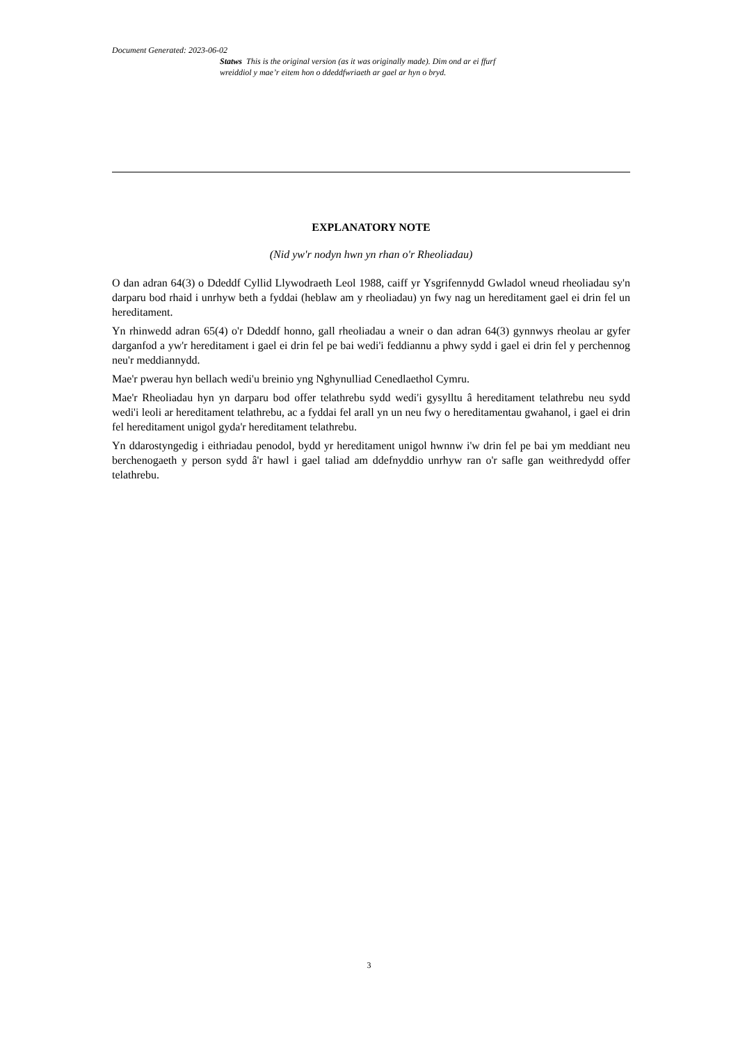Document Generated: 2023-06-02
Statws This is the original version (as it was originally made). Dim ond ar ei ffurf wreiddiol y mae’r eitem hon o ddeddfwriaeth ar gael ar hyn o bryd.
EXPLANATORY NOTE
(Nid yw'r nodyn hwn yn rhan o'r Rheoliadau)
O dan adran 64(3) o Ddeddf Cyllid Llywodraeth Leol 1988, caiff yr Ysgrifennydd Gwladol wneud rheoliadau sy'n darparu bod rhaid i unrhyw beth a fyddai (heblaw am y rheoliadau) yn fwy nag un hereditament gael ei drin fel un hereditament.
Yn rhinwedd adran 65(4) o'r Ddeddf honno, gall rheoliadau a wneir o dan adran 64(3) gynnwys rheolau ar gyfer darganfod a yw'r hereditament i gael ei drin fel pe bai wedi'i feddiannu a phwy sydd i gael ei drin fel y perchennog neu'r meddiannydd.
Mae'r pwerau hyn bellach wedi'u breinio yng Nghynulliad Cenedlaethol Cymru.
Mae'r Rheoliadau hyn yn darparu bod offer telathrebu sydd wedi'i gysylltu â hereditament telathrebu neu sydd wedi'i leoli ar hereditament telathrebu, ac a fyddai fel arall yn un neu fwy o hereditamentau gwahanol, i gael ei drin fel hereditament unigol gyda'r hereditament telathrebu.
Yn ddarostyngedig i eithriadau penodol, bydd yr hereditament unigol hwnnw i'w drin fel pe bai ym meddiant neu berchenogaeth y person sydd â'r hawl i gael taliad am ddefnyddio unrhyw ran o'r safle gan weithredydd offer telathrebu.
3